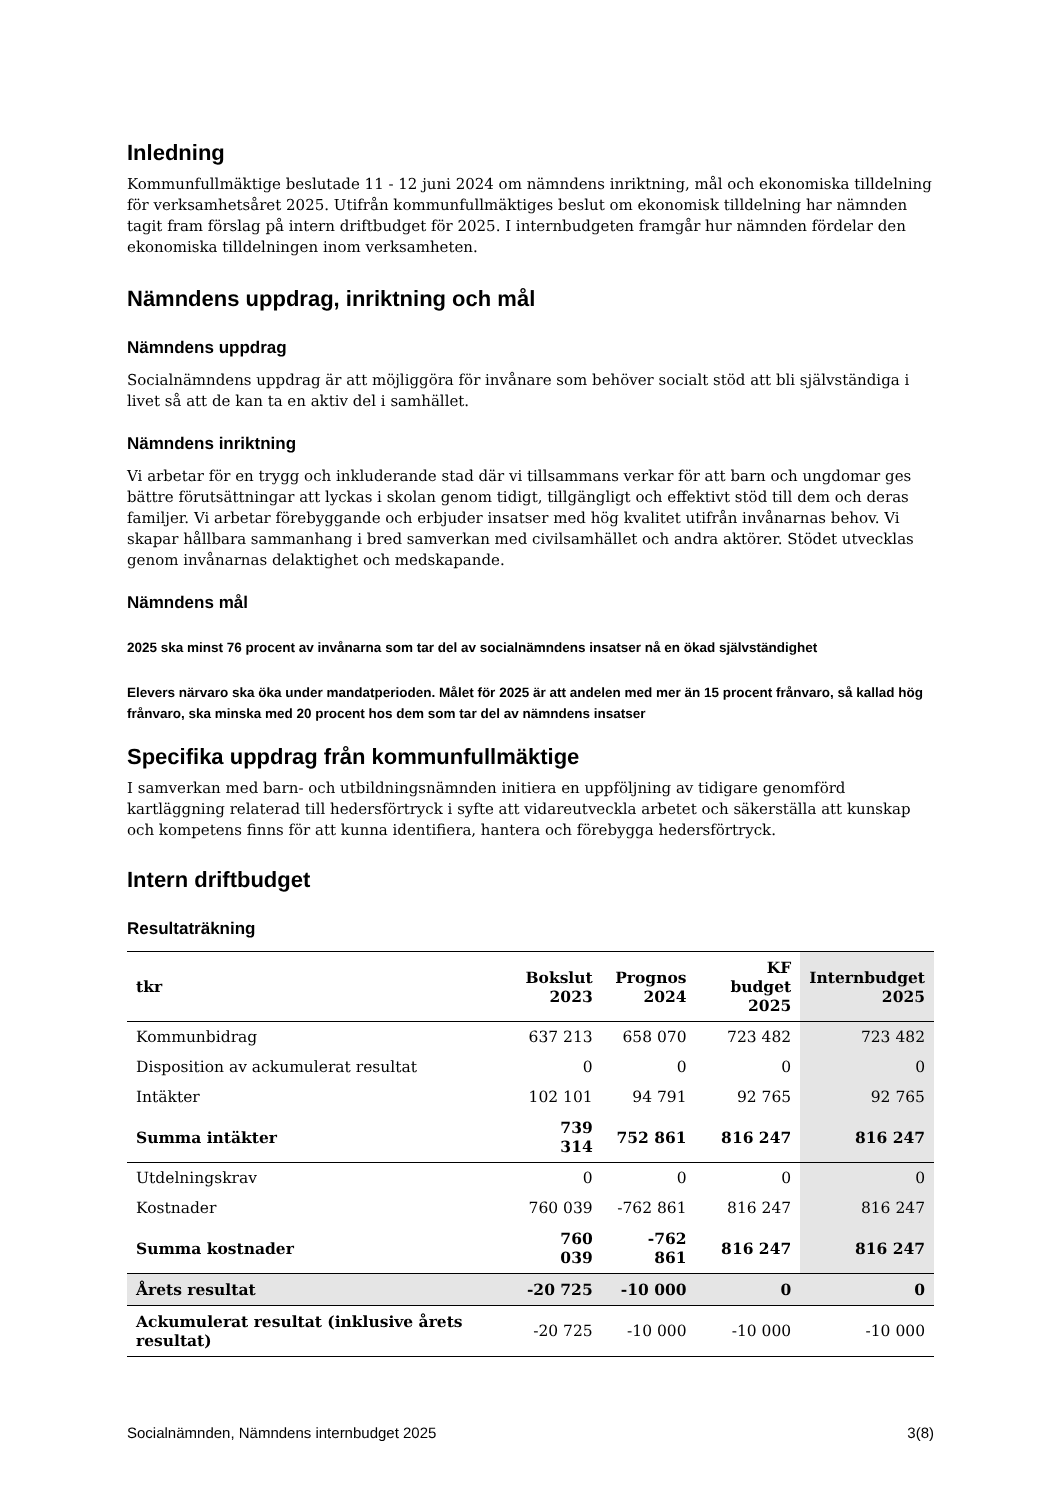Inledning
Kommunfullmäktige beslutade 11 - 12 juni 2024 om nämndens inriktning, mål och ekonomiska tilldelning för verksamhetsåret 2025. Utifrån kommunfullmäktiges beslut om ekonomisk tilldelning har nämnden tagit fram förslag på intern driftbudget för 2025. I internbudgeten framgår hur nämnden fördelar den ekonomiska tilldelningen inom verksamheten.
Nämndens uppdrag, inriktning och mål
Nämndens uppdrag
Socialnämndens uppdrag är att möjliggöra för invånare som behöver socialt stöd att bli självständiga i livet så att de kan ta en aktiv del i samhället.
Nämndens inriktning
Vi arbetar för en trygg och inkluderande stad där vi tillsammans verkar för att barn och ungdomar ges bättre förutsättningar att lyckas i skolan genom tidigt, tillgängligt och effektivt stöd till dem och deras familjer. Vi arbetar förebyggande och erbjuder insatser med hög kvalitet utifrån invånarnas behov. Vi skapar hållbara sammanhang i bred samverkan med civilsamhället och andra aktörer. Stödet utvecklas genom invånarnas delaktighet och medskapande.
Nämndens mål
2025 ska minst 76 procent av invånarna som tar del av socialnämndens insatser nå en ökad självständighet
Elevers närvaro ska öka under mandatperioden. Målet för 2025 är att andelen med mer än 15 procent frånvaro, så kallad hög frånvaro, ska minska med 20 procent hos dem som tar del av nämndens insatser
Specifika uppdrag från kommunfullmäktige
I samverkan med barn- och utbildningsnämnden initiera en uppföljning av tidigare genomförd kartläggning relaterad till hedersförtryck i syfte att vidareutveckla arbetet och säkerställa att kunskap och kompetens finns för att kunna identifiera, hantera och förebygga hedersförtryck.
Intern driftbudget
Resultaträkning
| tkr | Bokslut 2023 | Prognos 2024 | KF budget 2025 | Internbudget 2025 |
| --- | --- | --- | --- | --- |
| Kommunbidrag | 637 213 | 658 070 | 723 482 | 723 482 |
| Disposition av ackumulerat resultat | 0 | 0 | 0 | 0 |
| Intäkter | 102 101 | 94 791 | 92 765 | 92 765 |
| Summa intäkter | 739 314 | 752 861 | 816 247 | 816 247 |
| Utdelningskrav | 0 | 0 | 0 | 0 |
| Kostnader | 760 039 | -762 861 | 816 247 | 816 247 |
| Summa kostnader | 760 039 | -762 861 | 816 247 | 816 247 |
| Årets resultat | -20 725 | -10 000 | 0 | 0 |
| Ackumulerat resultat (inklusive årets resultat) | -20 725 | -10 000 | -10 000 | -10 000 |
Socialnämnden, Nämndens internbudget 2025 3(8)